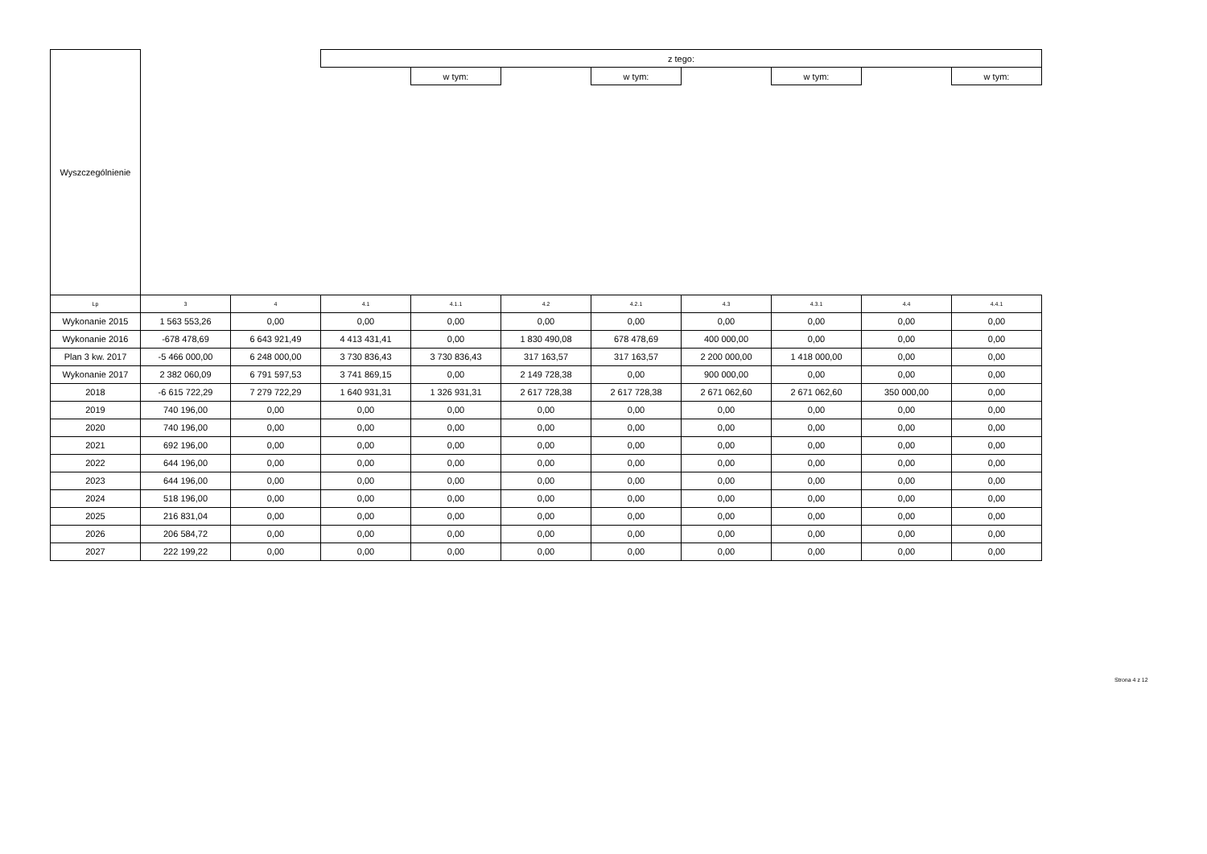| Wyszczególnienie | | | z tego: | | | | | | | |
| | | | | w tym: | | w tym: | | w tym: | | w tym: |
| Lp | 3 | 4 | 4.1 | 4.1.1 | 4.2 | 4.2.1 | 4.3 | 4.3.1 | 4.4 | 4.4.1 |
| Wykonanie 2015 | 1 563 553,26 | 0,00 | 0,00 | 0,00 | 0,00 | 0,00 | 0,00 | 0,00 | 0,00 | 0,00 |
| Wykonanie 2016 | -678 478,69 | 6 643 921,49 | 4 413 431,41 | 0,00 | 1 830 490,08 | 678 478,69 | 400 000,00 | 0,00 | 0,00 | 0,00 |
| Plan 3 kw. 2017 | -5 466 000,00 | 6 248 000,00 | 3 730 836,43 | 3 730 836,43 | 317 163,57 | 317 163,57 | 2 200 000,00 | 1 418 000,00 | 0,00 | 0,00 |
| Wykonanie 2017 | 2 382 060,09 | 6 791 597,53 | 3 741 869,15 | 0,00 | 2 149 728,38 | 0,00 | 900 000,00 | 0,00 | 0,00 | 0,00 |
| 2018 | -6 615 722,29 | 7 279 722,29 | 1 640 931,31 | 1 326 931,31 | 2 617 728,38 | 2 617 728,38 | 2 671 062,60 | 2 671 062,60 | 350 000,00 | 0,00 |
| 2019 | 740 196,00 | 0,00 | 0,00 | 0,00 | 0,00 | 0,00 | 0,00 | 0,00 | 0,00 | 0,00 |
| 2020 | 740 196,00 | 0,00 | 0,00 | 0,00 | 0,00 | 0,00 | 0,00 | 0,00 | 0,00 | 0,00 |
| 2021 | 692 196,00 | 0,00 | 0,00 | 0,00 | 0,00 | 0,00 | 0,00 | 0,00 | 0,00 | 0,00 |
| 2022 | 644 196,00 | 0,00 | 0,00 | 0,00 | 0,00 | 0,00 | 0,00 | 0,00 | 0,00 | 0,00 |
| 2023 | 644 196,00 | 0,00 | 0,00 | 0,00 | 0,00 | 0,00 | 0,00 | 0,00 | 0,00 | 0,00 |
| 2024 | 518 196,00 | 0,00 | 0,00 | 0,00 | 0,00 | 0,00 | 0,00 | 0,00 | 0,00 | 0,00 |
| 2025 | 216 831,04 | 0,00 | 0,00 | 0,00 | 0,00 | 0,00 | 0,00 | 0,00 | 0,00 | 0,00 |
| 2026 | 206 584,72 | 0,00 | 0,00 | 0,00 | 0,00 | 0,00 | 0,00 | 0,00 | 0,00 | 0,00 |
| 2027 | 222 199,22 | 0,00 | 0,00 | 0,00 | 0,00 | 0,00 | 0,00 | 0,00 | 0,00 | 0,00 |
Strona 4 z 12